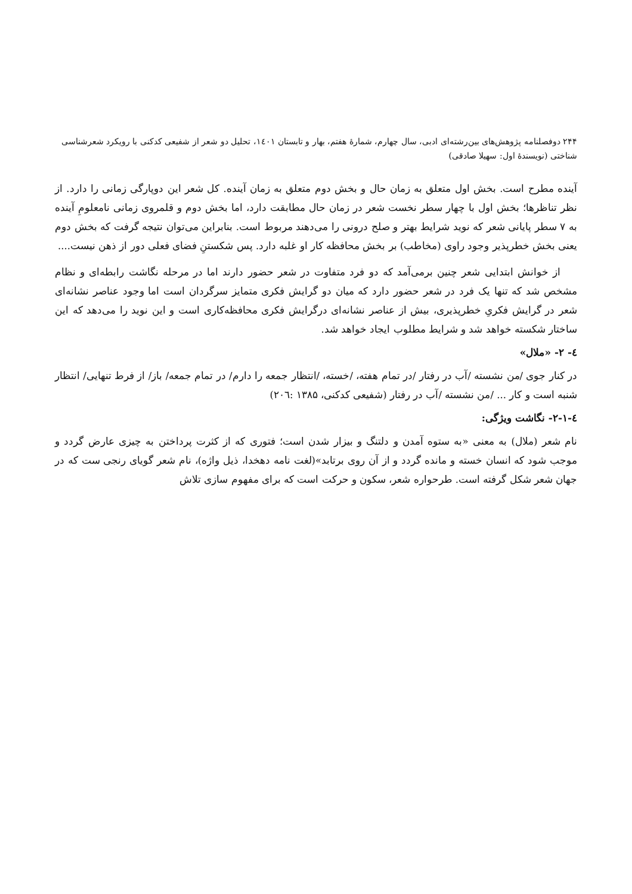۲۴۴ دوفصلنامه پژوهش‌های بین‌رشته‌ای ادبی، سال چهارم، شمارهٔ هفتم، بهار و تابستان ۱٤۰۱، تحلیل دو شعر از شفیعی کدکنی با رویکرد شعرشناسی شناختی (نویسندهٔ اول: سهیلا صادقی)
آینده مطرح است. بخش اول متعلق به زمان حال و بخش دوم متعلق به زمان آینده. کل شعر این دوپارگی زمانی را دارد. از نظر تناظرها؛ بخش اول با چهار سطر نخست شعر در زمان حال مطابقت دارد، اما بخش دوم و قلمروی زمانی نامعلومِ آینده به ۷ سطر پایانی شعر که نوید شرایط بهتر و صلح درونی را می‌دهند مربوط است. بنابراین می‌توان نتیجه گرفت که بخش دوم یعنی بخش خطرپذیر وجود راوی (مخاطب) بر بخش محافظه کار او غلبه دارد. پس شکستنِ فضای فعلی دور از ذهن نیست....
از خوانش ابتدایی شعر چنین برمی‌آمد که دو فرد متفاوت در شعر حضور دارند اما در مرحله نگاشت رابطه‌ای و نظام مشخص شد که تنها یک فرد در شعر حضور دارد که میان دو گرایش فکری متمایز سرگردان است اما وجود عناصر نشانه‌ای شعر در گرایش فکریِ خطرپذیری، بیش از عناصر نشانه‌ای درگرایش فکری محافظه‌کاری است و این نوید را می‌دهد که این ساختار شکسته خواهد شد و شرایط مطلوب ایجاد خواهد شد.
٤- ۲- «ملال»
در کنار جوی /من نشسته /آب در رفتار /در تمام هفته، /خسته، /انتظار جمعه را دارم/ در تمام جمعه/ باز/ از فرط تنهایی/ انتظار شنبه است و کار ... /من نشسته /آب در رفتار (شفیعی کدکنی، ۱۳۸۵ :۲۰٦)
٤-۲-۱- نگاشت ویژگی:
نام شعر (ملال) به معنی «به ستوه آمدن و دلتنگ و بیزار شدن است؛ فتوری که از کثرت پرداختن به چیزی عارض گردد و موجب شود که انسان خسته و مانده گردد و از آن روی برتابد»(لغت نامه دهخدا، ذیل واژه)، نام شعر گویای رنجی ست که در جهان شعر شکل گرفته است. طرحواره شعر، سکون و حرکت است که برای مفهوم سازی تلاش